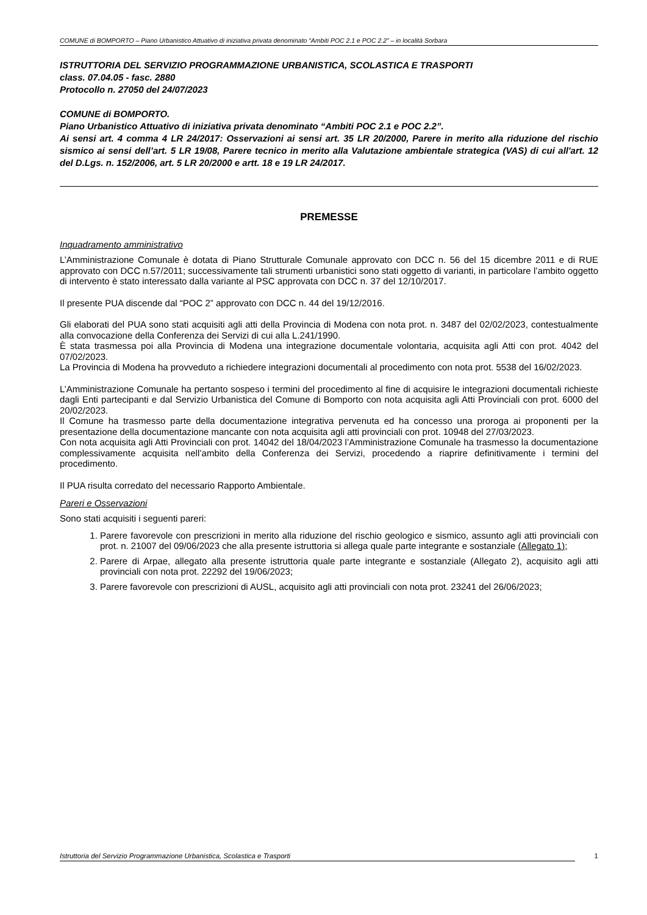COMUNE di BOMPORTO – Piano Urbanistico Attuativo di iniziativa privata denominato “Ambiti POC 2.1 e POC 2.2” – in località Sorbara
ISTRUTTORIA DEL SERVIZIO PROGRAMMAZIONE URBANISTICA, SCOLASTICA E TRASPORTI
class. 07.04.05 - fasc. 2880
Protocollo n. 27050 del 24/07/2023
COMUNE di BOMPORTO.
Piano Urbanistico Attuativo di iniziativa privata denominato “Ambiti POC 2.1 e POC 2.2”.
Ai sensi art. 4 comma 4 LR 24/2017: Osservazioni ai sensi art. 35 LR 20/2000, Parere in merito alla riduzione del rischio sismico ai sensi dell’art. 5 LR 19/08, Parere tecnico in merito alla Valutazione ambientale strategica (VAS) di cui all'art. 12 del D.Lgs. n. 152/2006, art. 5 LR 20/2000 e artt. 18 e 19 LR 24/2017.
PREMESSE
Inquadramento amministrativo
L’Amministrazione Comunale è dotata di Piano Strutturale Comunale approvato con DCC n. 56 del 15 dicembre 2011 e di RUE approvato con DCC n.57/2011; successivamente tali strumenti urbanistici sono stati oggetto di varianti, in particolare l’ambito oggetto di intervento è stato interessato dalla variante al PSC approvata con DCC n. 37 del 12/10/2017.
Il presente PUA discende dal “POC 2” approvato con DCC n. 44 del 19/12/2016.
Gli elaborati del PUA sono stati acquisiti agli atti della Provincia di Modena con nota prot. n. 3487 del 02/02/2023, contestualmente alla convocazione della Conferenza dei Servizi di cui alla L.241/1990.
È stata trasmessa poi alla Provincia di Modena una integrazione documentale volontaria, acquisita agli Atti con prot. 4042 del 07/02/2023.
La Provincia di Modena ha provveduto a richiedere integrazioni documentali al procedimento con nota prot. 5538 del 16/02/2023.
L’Amministrazione Comunale ha pertanto sospeso i termini del procedimento al fine di acquisire le integrazioni documentali richieste dagli Enti partecipanti e dal Servizio Urbanistica del Comune di Bomporto con nota acquisita agli Atti Provinciali con prot. 6000 del 20/02/2023.
Il Comune ha trasmesso parte della documentazione integrativa pervenuta ed ha concesso una proroga ai proponenti per la presentazione della documentazione mancante con nota acquisita agli atti provinciali con prot. 10948 del 27/03/2023.
Con nota acquisita agli Atti Provinciali con prot. 14042 del 18/04/2023 l’Amministrazione Comunale ha trasmesso la documentazione complessivamente acquisita nell’ambito della Conferenza dei Servizi, procedendo a riaprire definitivamente i termini del procedimento.
Il PUA risulta corredato del necessario Rapporto Ambientale.
Pareri e Osservazioni
Sono stati acquisiti i seguenti pareri:
1. Parere favorevole con prescrizioni in merito alla riduzione del rischio geologico e sismico, assunto agli atti provinciali con prot. n. 21007 del 09/06/2023 che alla presente istruttoria si allega quale parte integrante e sostanziale (Allegato 1);
2. Parere di Arpae, allegato alla presente istruttoria quale parte integrante e sostanziale (Allegato 2), acquisito agli atti provinciali con nota prot. 22292 del 19/06/2023;
3. Parere favorevole con prescrizioni di AUSL, acquisito agli atti provinciali con nota prot. 23241 del 26/06/2023;
Istruttoria del Servizio Programmazione Urbanistica, Scolastica e Trasporti 1